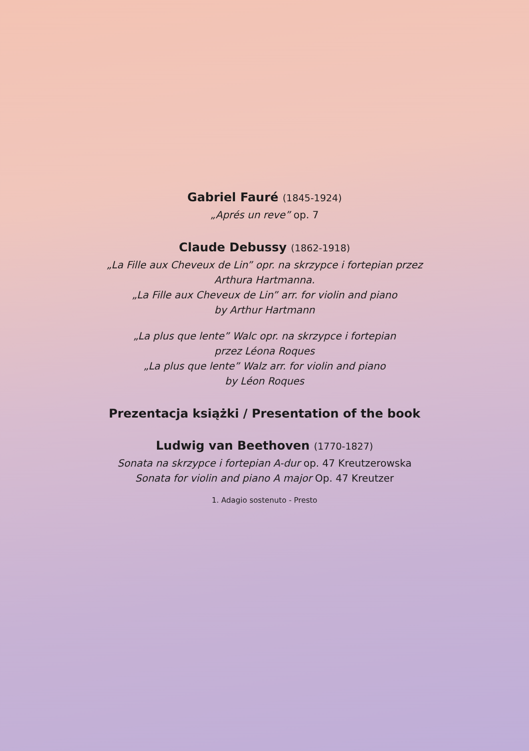Gabriel Fauré (1845-1924)
„Aprés un reve” op. 7
Claude Debussy (1862-1918)
„La Fille aux Cheveux de Lin” opr. na skrzypce i fortepian przez
Arthura Hartmanna.
„La Fille aux Cheveux de Lin” arr. for violin and piano
by Arthur Hartmann
„La plus que lente” Walc opr. na skrzypce i fortepian
przez Léona Roques
„La plus que lente” Walz arr. for violin and piano
by Léon Roques
Prezentacja książki / Presentation of the book
Ludwig van Beethoven (1770-1827)
Sonata na skrzypce i fortepian A-dur op. 47 Kreutzerowska
Sonata for violin and piano A major Op. 47 Kreutzer
1. Adagio sostenuto - Presto